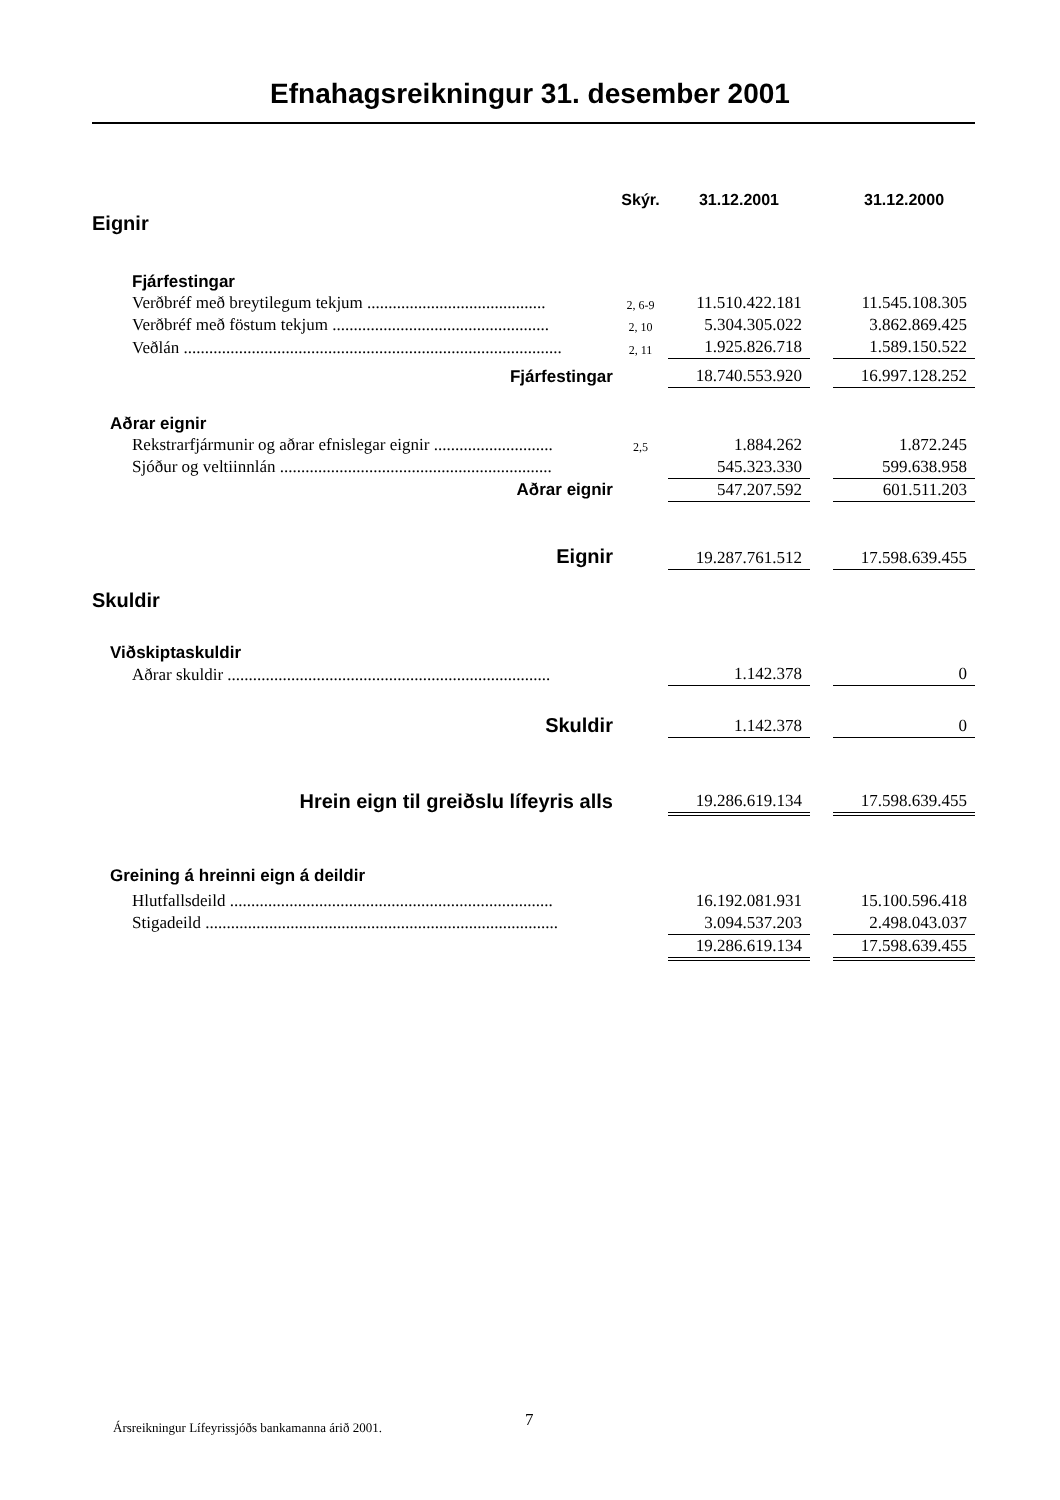Efnahagsreikningur 31. desember 2001
| | Skýr. | 31.12.2001 | | 31.12.2000 |
| Eignir | | | | |
| Fjárfestingar | | | | |
| Verðbréf með breytilegum tekjum .......................................... | 2, 6-9 | 11.510.422.181 | | 11.545.108.305 |
| Verðbréf með föstum tekjum ................................................... | 2, 10 | 5.304.305.022 | | 3.862.869.425 |
| Veðlán ......................................................................................... | 2, 11 | 1.925.826.718 | | 1.589.150.522 |
| Fjárfestingar | | 18.740.553.920 | | 16.997.128.252 |
| Aðrar eignir | | | | |
| Rekstrarfjármunir og aðrar efnislegar eignir ............................ | 2,5 | 1.884.262 | | 1.872.245 |
| Sjóður og veltiinnlán ................................................................ | | 545.323.330 | | 599.638.958 |
| Aðrar eignir | | 547.207.592 | | 601.511.203 |
| Eignir | | 19.287.761.512 | | 17.598.639.455 |
| Skuldir | | | | |
| Viðskiptaskuldir | | | | |
| Aðrar skuldir ............................................................................ | | 1.142.378 | | 0 |
| Skuldir | | 1.142.378 | | 0 |
| Hrein eign til greiðslu lífeyris alls | | 19.286.619.134 | | 17.598.639.455 |
| Greining á hreinni eign á deildir | | | | |
| Hlutfallsdeild ............................................................................ | | 16.192.081.931 | | 15.100.596.418 |
| Stigadeild ................................................................................... | | 3.094.537.203 | | 2.498.043.037 |
| | | 19.286.619.134 | | 17.598.639.455 |
Ársreikningur Lífeyrissjóðs bankamanna árið 2001.
7